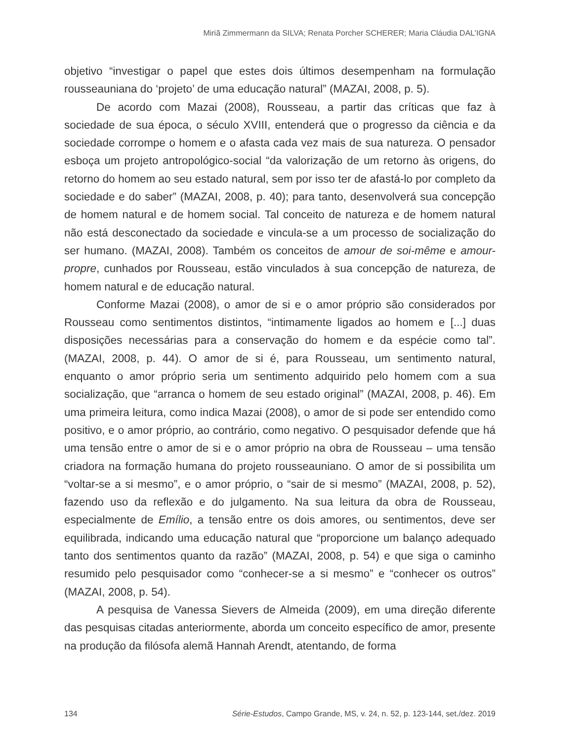Miriã Zimmermann da SILVA; Renata Porcher SCHERER; Maria Cláudia DAL’IGNA
objetivo “investigar o papel que estes dois últimos desempenham na formulação rousseauniana do ‘projeto’ de uma educação natural” (MAZAI, 2008, p. 5).
De acordo com Mazai (2008), Rousseau, a partir das críticas que faz à sociedade de sua época, o século XVIII, entenderá que o progresso da ciência e da sociedade corrompe o homem e o afasta cada vez mais de sua natureza. O pensador esboça um projeto antropológico-social “da valorização de um retorno às origens, do retorno do homem ao seu estado natural, sem por isso ter de afastá-lo por completo da sociedade e do saber” (MAZAI, 2008, p. 40); para tanto, desenvolverá sua concepção de homem natural e de homem social. Tal conceito de natureza e de homem natural não está desconectado da sociedade e vincula-se a um processo de socialização do ser humano. (MAZAI, 2008). Também os conceitos de amour de soi-même e amour-propre, cunhados por Rousseau, estão vinculados à sua concepção de natureza, de homem natural e de educação natural.
Conforme Mazai (2008), o amor de si e o amor próprio são considerados por Rousseau como sentimentos distintos, “intimamente ligados ao homem e [...] duas disposições necessárias para a conservação do homem e da espécie como tal”. (MAZAI, 2008, p. 44). O amor de si é, para Rousseau, um sentimento natural, enquanto o amor próprio seria um sentimento adquirido pelo homem com a sua socialização, que “arranca o homem de seu estado original” (MAZAI, 2008, p. 46). Em uma primeira leitura, como indica Mazai (2008), o amor de si pode ser entendido como positivo, e o amor próprio, ao contrário, como negativo. O pesquisador defende que há uma tensão entre o amor de si e o amor próprio na obra de Rousseau – uma tensão criadora na formação humana do projeto rousseauniano. O amor de si possibilita um “voltar-se a si mesmo”, e o amor próprio, o “sair de si mesmo” (MAZAI, 2008, p. 52), fazendo uso da reflexão e do julgamento. Na sua leitura da obra de Rousseau, especialmente de Emílio, a tensão entre os dois amores, ou sentimentos, deve ser equilibrada, indicando uma educação natural que “proporcione um balanço adequado tanto dos sentimentos quanto da razão” (MAZAI, 2008, p. 54) e que siga o caminho resumido pelo pesquisador como “conhecer-se a si mesmo” e “conhecer os outros” (MAZAI, 2008, p. 54).
A pesquisa de Vanessa Sievers de Almeida (2009), em uma direção diferente das pesquisas citadas anteriormente, aborda um conceito específico de amor, presente na produção da filósofa alemã Hannah Arendt, atentando, de forma
134 Série-Estudos, Campo Grande, MS, v. 24, n. 52, p. 123-144, set./dez. 2019